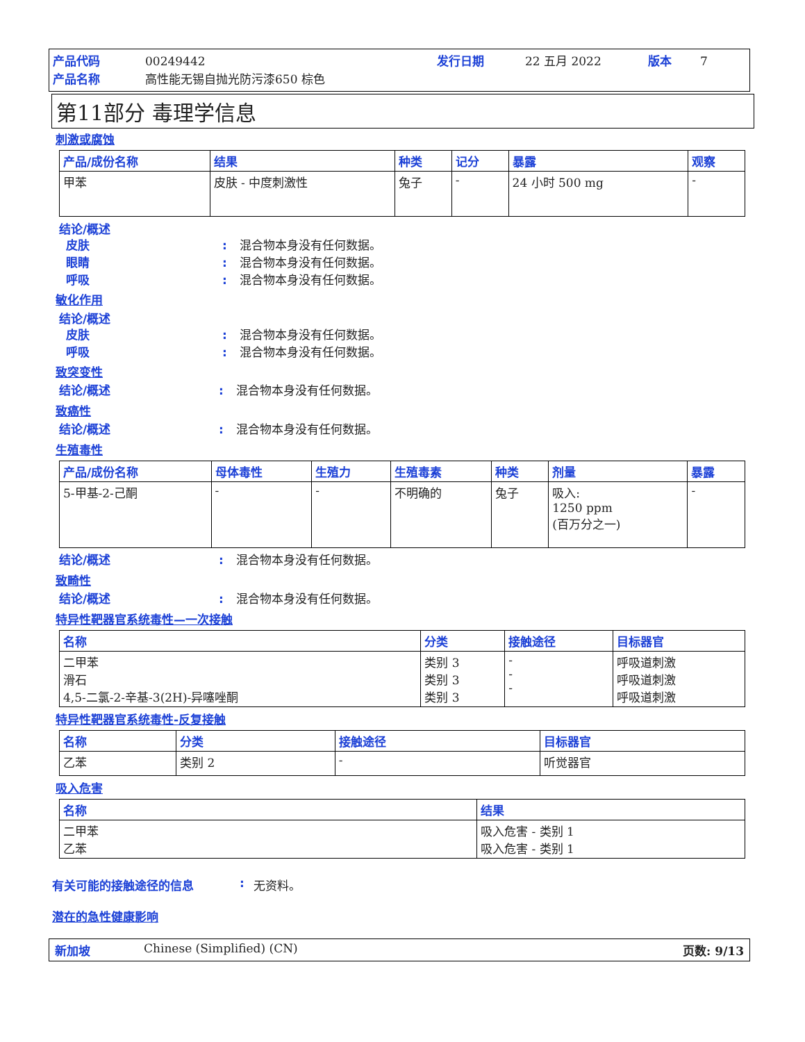产品代码 00249442 发行日期 22 五月 2022 版本 7 产品名称 高性能无锡自抛光防污漆650 棕色
第11部分 毒理学信息
刺激或腐蚀
| 产品/成份名称 | 结果 | 种类 | 记分 | 暴露 | 观察 |
| --- | --- | --- | --- | --- | --- |
| 甲苯 | 皮肤 - 中度刺激性 | 兔子 | - | 24 小时 500 mg | - |
结论/概述
皮肤: 混合物本身没有任何数据。 眼睛: 混合物本身没有任何数据。 呼吸: 混合物本身没有任何数据。
敏化作用
结论/概述
皮肤: 混合物本身没有任何数据。 呼吸: 混合物本身没有任何数据。
致突变性
结论/概述: 混合物本身没有任何数据。
致癌性
结论/概述: 混合物本身没有任何数据。
生殖毒性
| 产品/成份名称 | 母体毒性 | 生殖力 | 生殖毒素 | 种类 | 剂量 | 暴露 |
| --- | --- | --- | --- | --- | --- | --- |
| 5-甲基-2-己酮 | - | - | 不明确的 | 兔子 | 吸入: 1250 ppm (百万分之一) | - |
结论/概述: 混合物本身没有任何数据。
致畸性
结论/概述: 混合物本身没有任何数据。
特异性靶器官系统毒性—一次接触
| 名称 | 分类 | 接触途径 | 目标器官 |
| --- | --- | --- | --- |
| 二甲苯 滑石 4,5-二氯-2-辛基-3(2H)-异噻唑酮 | 类别 3 类别 3 类别 3 | - - - | 呼吸道刺激 呼吸道刺激 呼吸道刺激 |
特异性靶器官系统毒性-反复接触
| 名称 | 分类 | 接触途径 | 目标器官 |
| --- | --- | --- | --- |
| 乙苯 | 类别 2 | - | 听觉器官 |
吸入危害
| 名称 | 结果 |
| --- | --- |
| 二甲苯 乙苯 | 吸入危害 - 类别 1 吸入危害 - 类别 1 |
有关可能的接触途径的信息: 无资料。
潜在的急性健康影响
新加坡 Chinese (Simplified) (CN) 页数: 9/13